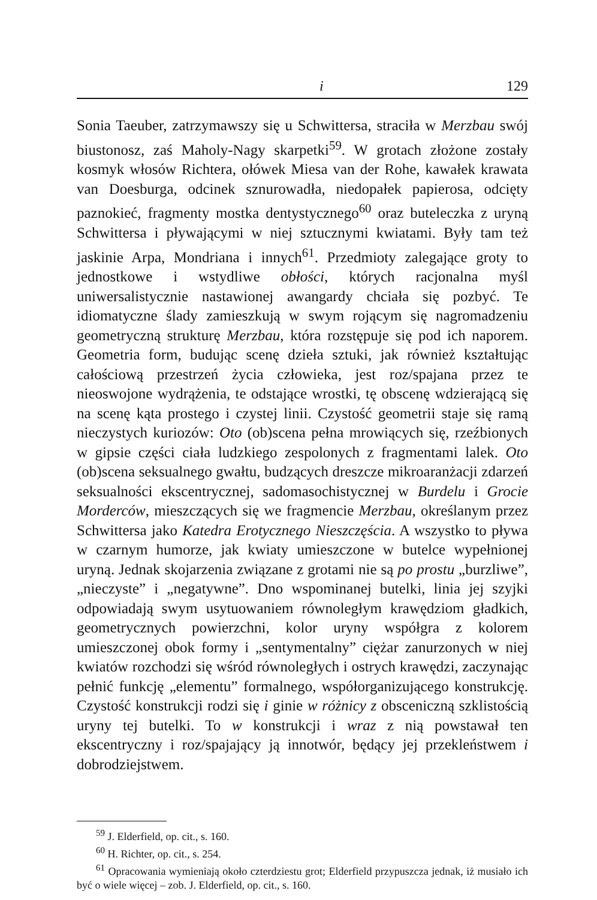i 129
Sonia Taeuber, zatrzymawszy się u Schwittersa, straciła w Merzbau swój biustonosz, zaś Maholy-Nagy skarpetki<sup>59</sup>. W grotach złożone zostały kosmyk włosów Richtera, ołówek Miesa van der Rohe, kawałek krawata van Doesburga, odcinek sznurowadła, niedopałek papierosa, odcięty paznokieć, fragmenty mostka dentystycznego<sup>60</sup> oraz buteleczka z uryną Schwittersa i pływającymi w niej sztucznymi kwiatami. Były tam też jaskinie Arpa, Mondriana i innych<sup>61</sup>. Przedmioty zalegające groty to jednostkowe i wstydliwe obłości, których racjonalna myśl uniwersalistycznie nastawionej awangardy chciała się pozbyć. Te idiomatyczne ślady zamieszkują w swym rojącym się nagromadzeniu geometryczną strukturę Merzbau, która rozstępuje się pod ich naporem. Geometria form, budując scenę dzieła sztuki, jak również kształtując całościową przestrzeń życia człowieka, jest roz/spajana przez te nieoswojone wydrążenia, te odstające wrostki, tę obscenę wdzierającą się na scenę kąta prostego i czystej linii. Czystość geometrii staje się ramą nieczystych kuriozów: Oto (ob)scena pełna mrowiących się, rzeźbionych w gipsie części ciała ludzkiego zespolonych z fragmentami lalek. Oto (ob)scena seksualnego gwałtu, budzących dreszcze mikroaranżacji zdarzeń seksualności ekscentrycznej, sadomasochistycznej w Burdelu i Grocie Morderców, mieszczących się we fragmencie Merzbau, określanym przez Schwittersa jako Katedra Erotycznego Nieszczęścia. A wszystko to pływa w czarnym humorze, jak kwiaty umieszczone w butelce wypełnionej uryną. Jednak skojarzenia związane z grotami nie są po prostu „burzliwe”, „nieczyste” i „negatywne”. Dno wspominanej butelki, linia jej szyjki odpowiadają swym usytuowaniem równoległym krawędziom gładkich, geometrycznych powierzchni, kolor uryny współgra z kolorem umieszczonej obok formy i „sentymentalny” ciężar zanurzonych w niej kwiatów rozchodzi się wśród równoległych i ostrych krawędzi, zaczynając pełnić funkcję „elementu” formalnego, współorganizującego konstrukcję. Czystość konstrukcji rodzi się i ginie w różnicy z obsceniczną szklistością uryny tej butelki. To w konstrukcji i wraz z nią powstawał ten ekscentryczny i roz/spajający ją innotwór, będący jej przekleństwem i dobrodziejstwem.
<sup>59</sup> J. Elderfield, op. cit., s. 160.
<sup>60</sup> H. Richter, op. cit., s. 254.
<sup>61</sup> Opracowania wymieniają około czterdziestu grot; Elderfield przypuszcza jednak, iż musiało ich być o wiele więcej – zob. J. Elderfield, op. cit., s. 160.